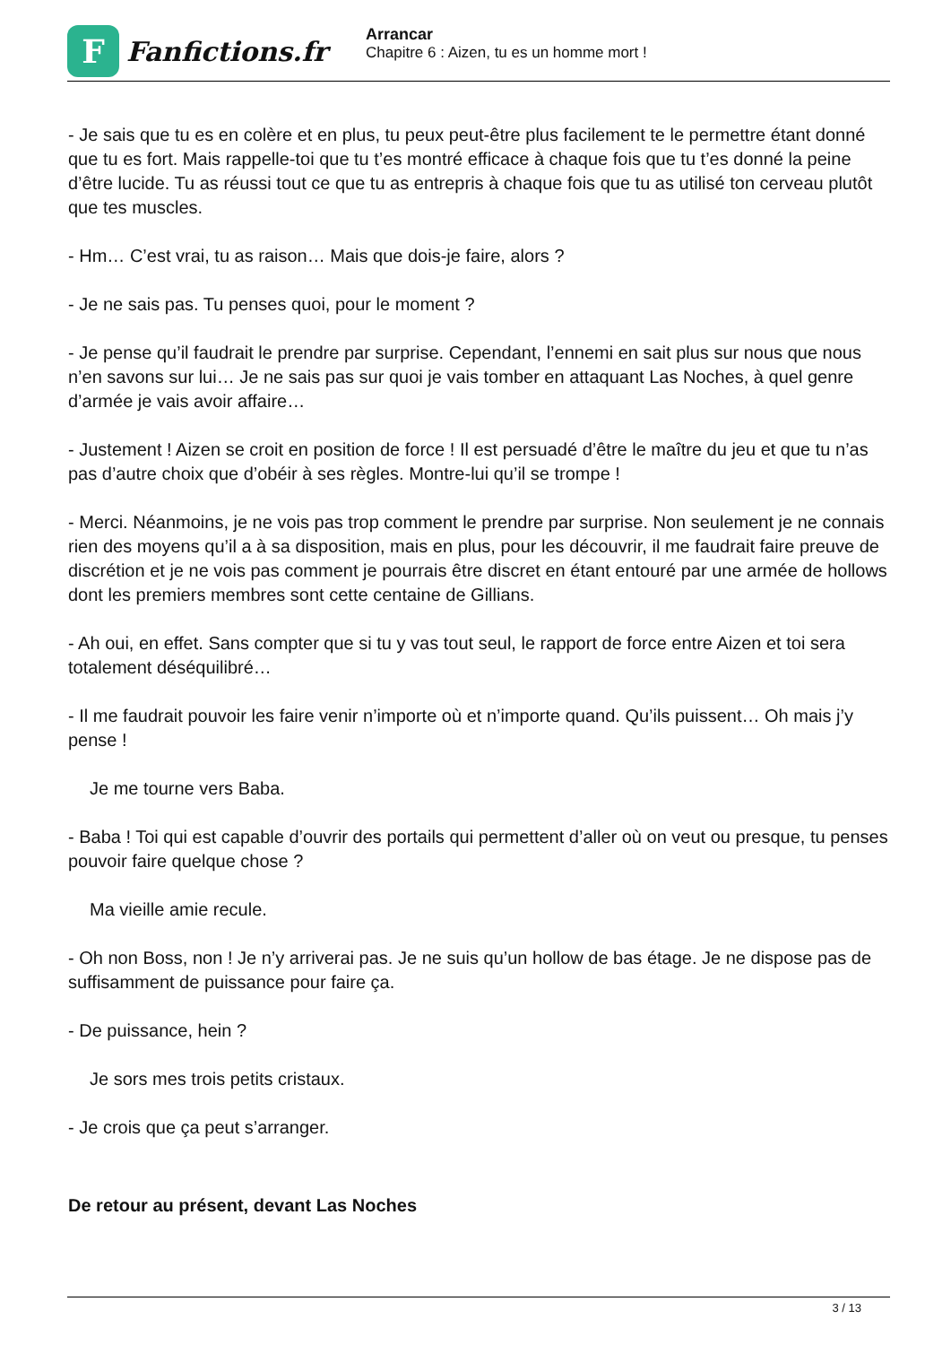F
Fanfictions.fr
Arrancar
Chapitre 6 : Aizen, tu es un homme mort !
- Je sais que tu es en colère et en plus, tu peux peut-être plus facilement te le permettre étant donné que tu es fort. Mais rappelle-toi que tu t’es montré efficace à chaque fois que tu t’es donné la peine d’être lucide. Tu as réussi tout ce que tu as entrepris à chaque fois que tu as utilisé ton cerveau plutôt que tes muscles.
- Hm… C’est vrai, tu as raison… Mais que dois-je faire, alors ?
- Je ne sais pas. Tu penses quoi, pour le moment ?
- Je pense qu’il faudrait le prendre par surprise. Cependant, l’ennemi en sait plus sur nous que nous n’en savons sur lui… Je ne sais pas sur quoi je vais tomber en attaquant Las Noches, à quel genre d’armée je vais avoir affaire…
- Justement ! Aizen se croit en position de force ! Il est persuadé d’être le maître du jeu et que tu n’as pas d’autre choix que d’obéir à ses règles. Montre-lui qu’il se trompe !
- Merci. Néanmoins, je ne vois pas trop comment le prendre par surprise. Non seulement je ne connais rien des moyens qu’il a à sa disposition, mais en plus, pour les découvrir, il me faudrait faire preuve de discrétion et je ne vois pas comment je pourrais être discret en étant entouré par une armée de hollows dont les premiers membres sont cette centaine de Gillians.
- Ah oui, en effet. Sans compter que si tu y vas tout seul, le rapport de force entre Aizen et toi sera totalement déséquilibré…
- Il me faudrait pouvoir les faire venir n’importe où et n’importe quand. Qu’ils puissent… Oh mais j’y pense !
Je me tourne vers Baba.
- Baba ! Toi qui est capable d’ouvrir des portails qui permettent d’aller où on veut ou presque, tu penses pouvoir faire quelque chose ?
Ma vieille amie recule.
- Oh non Boss, non ! Je n’y arriverai pas. Je ne suis qu’un hollow de bas étage. Je ne dispose pas de suffisamment de puissance pour faire ça.
- De puissance, hein ?
Je sors mes trois petits cristaux.
- Je crois que ça peut s’arranger.
De retour au présent, devant Las Noches
3 / 13